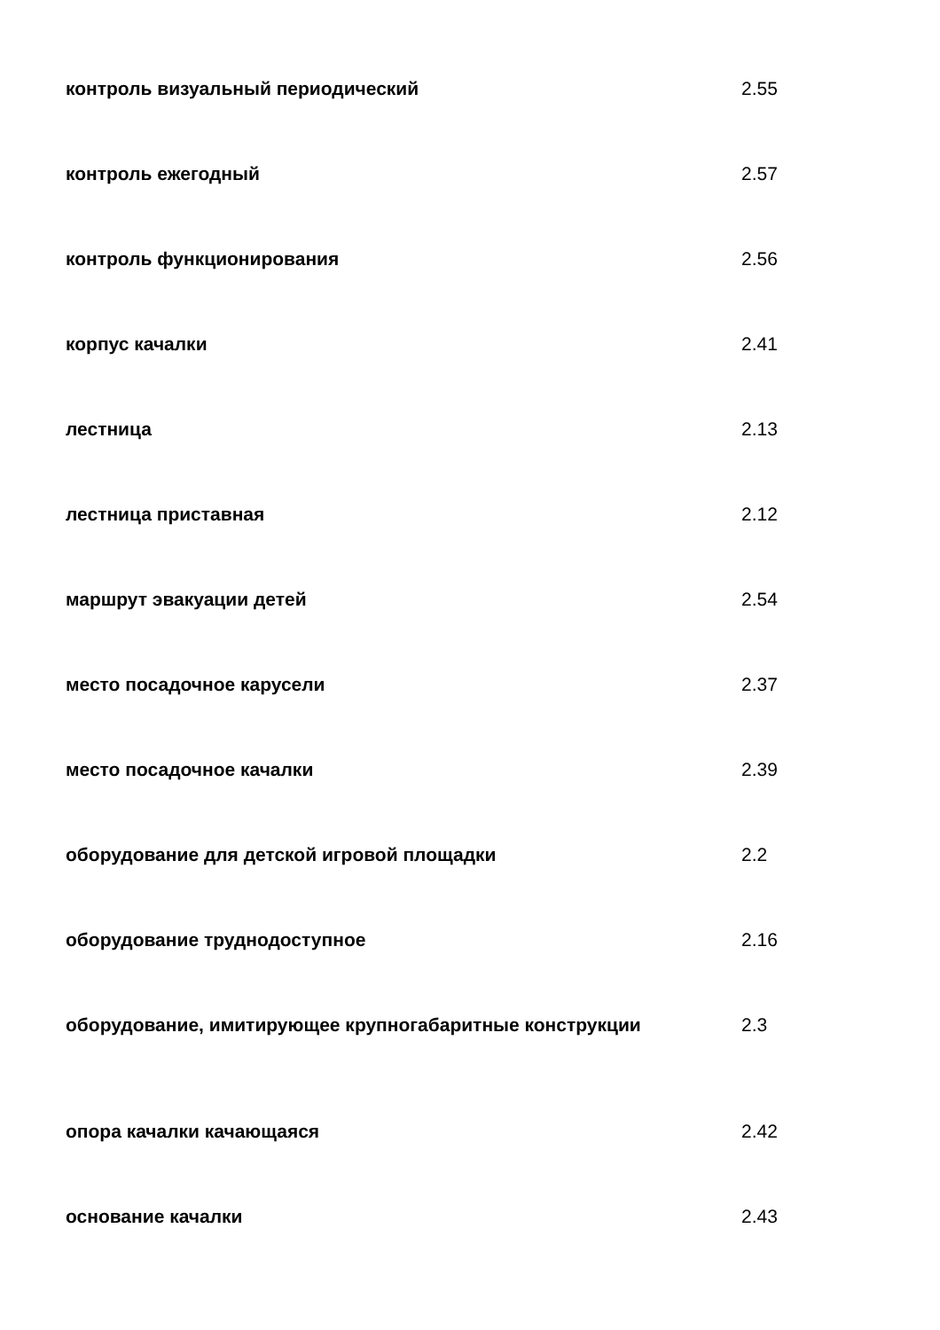| контроль визуальный периодический | 2.55 |
| контроль ежегодный | 2.57 |
| контроль функционирования | 2.56 |
| корпус качалки | 2.41 |
| лестница | 2.13 |
| лестница приставная | 2.12 |
| маршрут эвакуации детей | 2.54 |
| место посадочное карусели | 2.37 |
| место посадочное качалки | 2.39 |
| оборудование для детской игровой площадки | 2.2 |
| оборудование труднодоступное | 2.16 |
| оборудование, имитирующее крупногабаритные конструкции | 2.3 |
| опора качалки качающаяся | 2.42 |
| основание качалки | 2.43 |